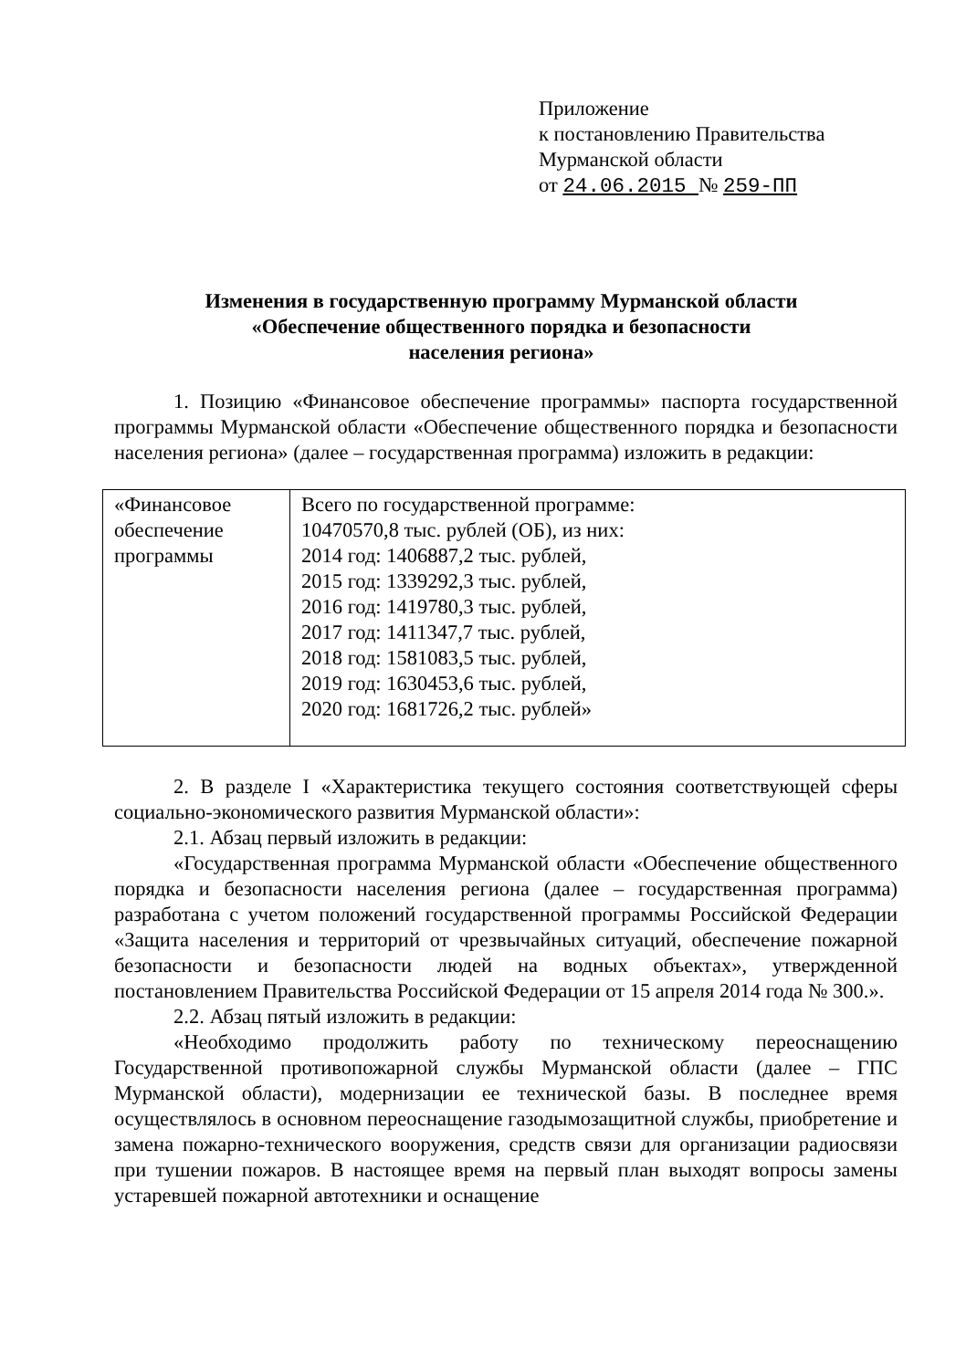Приложение
к постановлению Правительства
Мурманской области
от 24.06.2015 № 259-ПП
Изменения в государственную программу Мурманской области
«Обеспечение общественного порядка и безопасности
населения региона»
1. Позицию «Финансовое обеспечение программы» паспорта государственной программы Мурманской области «Обеспечение общественного порядка и безопасности населения региона» (далее – государственная программа) изложить в редакции:
| «Финансовое обеспечение программы | Всего по государственной программе: 10470570,8 тыс. рублей (ОБ), из них: 2014 год: 1406887,2 тыс. рублей, 2015 год: 1339292,3 тыс. рублей, 2016 год: 1419780,3 тыс. рублей, 2017 год: 1411347,7 тыс. рублей, 2018 год: 1581083,5 тыс. рублей, 2019 год: 1630453,6 тыс. рублей, 2020 год: 1681726,2 тыс. рублей» |
2. В разделе I «Характеристика текущего состояния соответствующей сферы социально-экономического развития Мурманской области»:
2.1. Абзац первый изложить в редакции:
«Государственная программа Мурманской области «Обеспечение общественного порядка и безопасности населения региона (далее – государственная программа) разработана с учетом положений государственной программы Российской Федерации «Защита населения и территорий от чрезвычайных ситуаций, обеспечение пожарной безопасности и безопасности людей на водных объектах», утвержденной постановлением Правительства Российской Федерации от 15 апреля 2014 года № 300.».
2.2. Абзац пятый изложить в редакции:
«Необходимо продолжить работу по техническому переоснащению Государственной противопожарной службы Мурманской области (далее – ГПС Мурманской области), модернизации ее технической базы. В последнее время осуществлялось в основном переоснащение газодымозащитной службы, приобретение и замена пожарно-технического вооружения, средств связи для организации радиосвязи при тушении пожаров. В настоящее время на первый план выходят вопросы замены устаревшей пожарной автотехники и оснащение